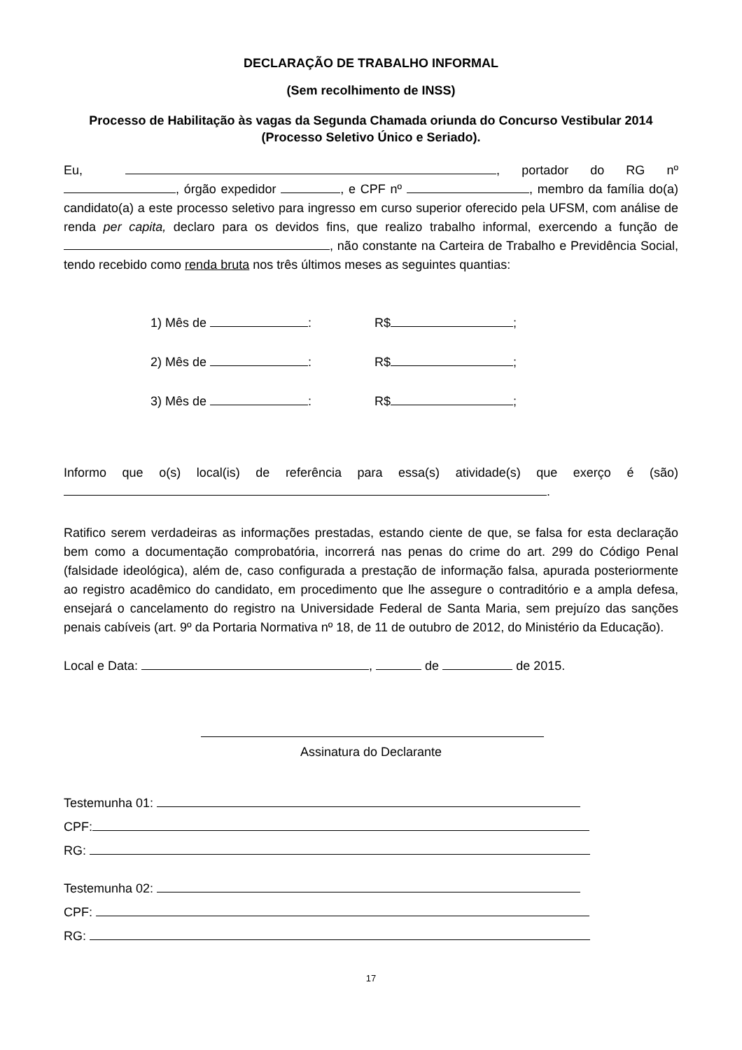DECLARAÇÃO DE TRABALHO INFORMAL
(Sem recolhimento de INSS)
Processo de Habilitação às vagas da Segunda Chamada oriunda do Concurso Vestibular 2014 (Processo Seletivo Único e Seriado).
Eu, , portador do RG nº , órgão expedidor , e CPF nº , membro da família do(a) candidato(a) a este processo seletivo para ingresso em curso superior oferecido pela UFSM, com análise de renda per capita, declaro para os devidos fins, que realizo trabalho informal, exercendo a função de , não constante na Carteira de Trabalho e Previdência Social, tendo recebido como renda bruta nos três últimos meses as seguintes quantias:
1) Mês de : R$ ;
2) Mês de : R$ ;
3) Mês de : R$ ;
Informo que o(s) local(is) de referência para essa(s) atividade(s) que exerço é (são) .
Ratifico serem verdadeiras as informações prestadas, estando ciente de que, se falsa for esta declaração bem como a documentação comprobatória, incorrerá nas penas do crime do art. 299 do Código Penal (falsidade ideológica), além de, caso configurada a prestação de informação falsa, apurada posteriormente ao registro acadêmico do candidato, em procedimento que lhe assegure o contraditório e a ampla defesa, ensejará o cancelamento do registro na Universidade Federal de Santa Maria, sem prejuízo das sanções penais cabíveis (art. 9º da Portaria Normativa nº 18, de 11 de outubro de 2012, do Ministério da Educação).
Local e Data: , de de 2015.
Assinatura do Declarante
Testemunha 01:
CPF:
RG:
Testemunha 02:
CPF:
RG:
17